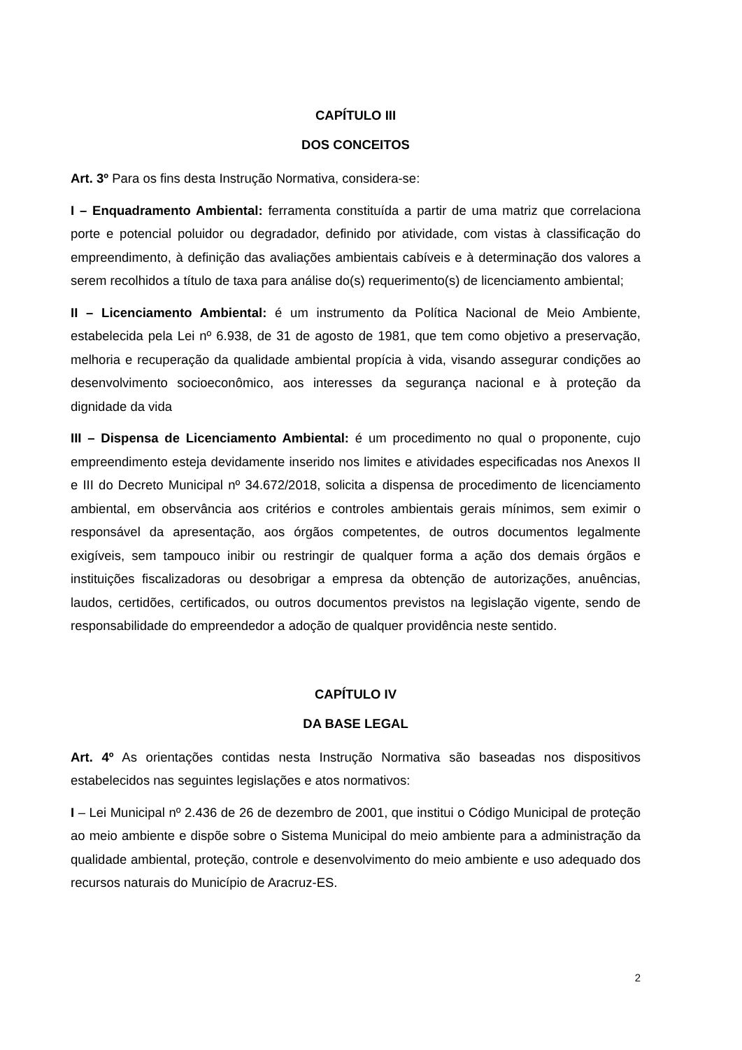CAPÍTULO III
DOS CONCEITOS
Art. 3º Para os fins desta Instrução Normativa, considera-se:
I – Enquadramento Ambiental: ferramenta constituída a partir de uma matriz que correlaciona porte e potencial poluidor ou degradador, definido por atividade, com vistas à classificação do empreendimento, à definição das avaliações ambientais cabíveis e à determinação dos valores a serem recolhidos a título de taxa para análise do(s) requerimento(s) de licenciamento ambiental;
II – Licenciamento Ambiental: é um instrumento da Política Nacional de Meio Ambiente, estabelecida pela Lei nº 6.938, de 31 de agosto de 1981, que tem como objetivo a preservação, melhoria e recuperação da qualidade ambiental propícia à vida, visando assegurar condições ao desenvolvimento socioeconômico, aos interesses da segurança nacional e à proteção da dignidade da vida
III – Dispensa de Licenciamento Ambiental: é um procedimento no qual o proponente, cujo empreendimento esteja devidamente inserido nos limites e atividades especificadas nos Anexos II e III do Decreto Municipal nº 34.672/2018, solicita a dispensa de procedimento de licenciamento ambiental, em observância aos critérios e controles ambientais gerais mínimos, sem eximir o responsável da apresentação, aos órgãos competentes, de outros documentos legalmente exigíveis, sem tampouco inibir ou restringir de qualquer forma a ação dos demais órgãos e instituições fiscalizadoras ou desobrigar a empresa da obtenção de autorizações, anuências, laudos, certidões, certificados, ou outros documentos previstos na legislação vigente, sendo de responsabilidade do empreendedor a adoção de qualquer providência neste sentido.
CAPÍTULO IV
DA BASE LEGAL
Art. 4º As orientações contidas nesta Instrução Normativa são baseadas nos dispositivos estabelecidos nas seguintes legislações e atos normativos:
I – Lei Municipal nº 2.436 de 26 de dezembro de 2001, que institui o Código Municipal de proteção ao meio ambiente e dispõe sobre o Sistema Municipal do meio ambiente para a administração da qualidade ambiental, proteção, controle e desenvolvimento do meio ambiente e uso adequado dos recursos naturais do Município de Aracruz-ES.
2